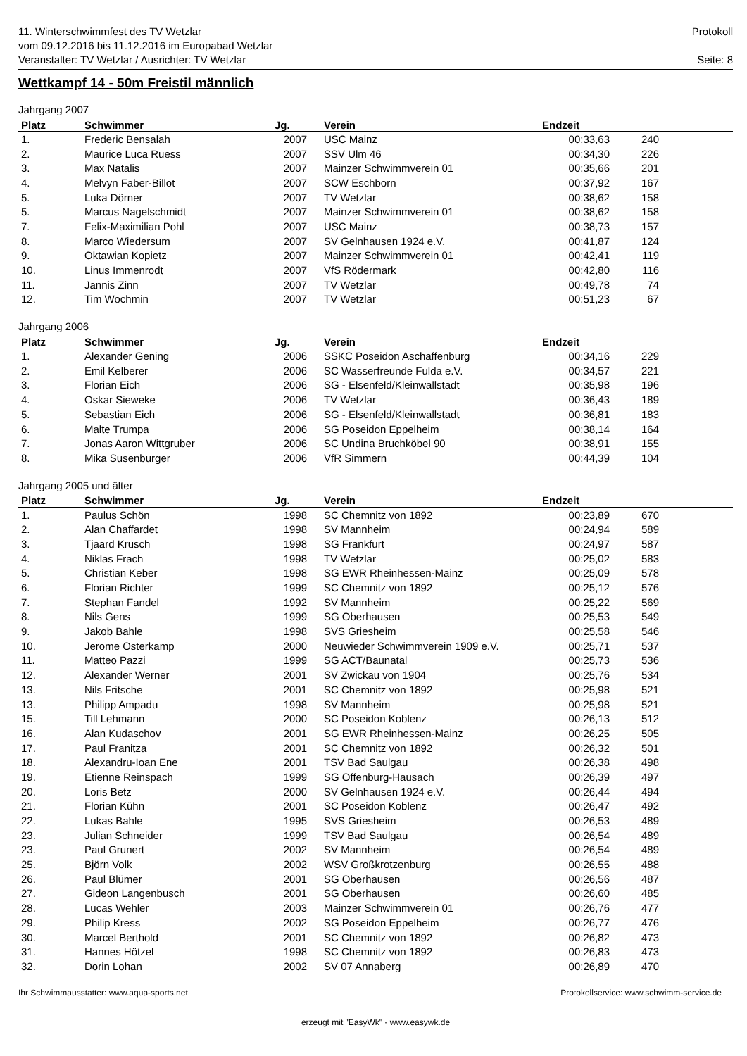11. Winterschwimmfest des TV Wetzlar
vom 09.12.2016 bis 11.12.2016 im Europabad Wetzlar
Veranstalter: TV Wetzlar / Ausrichter: TV Wetzlar
Protokoll
Seite: 8
Wettkampf 14 - 50m Freistil männlich
Jahrgang 2007
| Platz | Schwimmer | Jg. | Verein | Endzeit | | |
| --- | --- | --- | --- | --- | --- | --- |
| 1. | Frederic Bensalah | 2007 | USC Mainz | 00:33,63 | 240 | |
| 2. | Maurice Luca Ruess | 2007 | SSV Ulm 46 | 00:34,30 | 226 | |
| 3. | Max Natalis | 2007 | Mainzer Schwimmverein 01 | 00:35,66 | 201 | |
| 4. | Melvyn Faber-Billot | 2007 | SCW Eschborn | 00:37,92 | 167 | |
| 5. | Luka Dörner | 2007 | TV Wetzlar | 00:38,62 | 158 | |
| 5. | Marcus Nagelschmidt | 2007 | Mainzer Schwimmverein 01 | 00:38,62 | 158 | |
| 7. | Felix-Maximilian Pohl | 2007 | USC Mainz | 00:38,73 | 157 | |
| 8. | Marco Wiedersum | 2007 | SV Gelnhausen 1924 e.V. | 00:41,87 | 124 | |
| 9. | Oktawian Kopietz | 2007 | Mainzer Schwimmverein 01 | 00:42,41 | 119 | |
| 10. | Linus Immenrodt | 2007 | VfS Rödermark | 00:42,80 | 116 | |
| 11. | Jannis Zinn | 2007 | TV Wetzlar | 00:49,78 | 74 | |
| 12. | Tim Wochmin | 2007 | TV Wetzlar | 00:51,23 | 67 | |
Jahrgang 2006
| Platz | Schwimmer | Jg. | Verein | Endzeit | | |
| --- | --- | --- | --- | --- | --- | --- |
| 1. | Alexander Gening | 2006 | SSKC Poseidon Aschaffenburg | 00:34,16 | 229 | |
| 2. | Emil Kelberer | 2006 | SC Wasserfreunde Fulda e.V. | 00:34,57 | 221 | |
| 3. | Florian Eich | 2006 | SG - Elsenfeld/Kleinwallstadt | 00:35,98 | 196 | |
| 4. | Oskar Sieweke | 2006 | TV Wetzlar | 00:36,43 | 189 | |
| 5. | Sebastian Eich | 2006 | SG - Elsenfeld/Kleinwallstadt | 00:36,81 | 183 | |
| 6. | Malte Trumpa | 2006 | SG Poseidon Eppelheim | 00:38,14 | 164 | |
| 7. | Jonas Aaron Wittgruber | 2006 | SC Undina Bruchköbel 90 | 00:38,91 | 155 | |
| 8. | Mika Susenburger | 2006 | VfR Simmern | 00:44,39 | 104 | |
Jahrgang 2005 und älter
| Platz | Schwimmer | Jg. | Verein | Endzeit | | |
| --- | --- | --- | --- | --- | --- | --- |
| 1. | Paulus Schön | 1998 | SC Chemnitz von 1892 | 00:23,89 | 670 | |
| 2. | Alan Chaffardet | 1998 | SV Mannheim | 00:24,94 | 589 | |
| 3. | Tjaard Krusch | 1998 | SG Frankfurt | 00:24,97 | 587 | |
| 4. | Niklas Frach | 1998 | TV Wetzlar | 00:25,02 | 583 | |
| 5. | Christian Keber | 1998 | SG EWR Rheinhessen-Mainz | 00:25,09 | 578 | |
| 6. | Florian Richter | 1999 | SC Chemnitz von 1892 | 00:25,12 | 576 | |
| 7. | Stephan Fandel | 1992 | SV Mannheim | 00:25,22 | 569 | |
| 8. | Nils Gens | 1999 | SG Oberhausen | 00:25,53 | 549 | |
| 9. | Jakob Bahle | 1998 | SVS Griesheim | 00:25,58 | 546 | |
| 10. | Jerome Osterkamp | 2000 | Neuwieder Schwimmverein 1909 e.V. | 00:25,71 | 537 | |
| 11. | Matteo Pazzi | 1999 | SG ACT/Baunatal | 00:25,73 | 536 | |
| 12. | Alexander Werner | 2001 | SV Zwickau von 1904 | 00:25,76 | 534 | |
| 13. | Nils Fritsche | 2001 | SC Chemnitz von 1892 | 00:25,98 | 521 | |
| 13. | Philipp Ampadu | 1998 | SV Mannheim | 00:25,98 | 521 | |
| 15. | Till Lehmann | 2000 | SC Poseidon Koblenz | 00:26,13 | 512 | |
| 16. | Alan Kudaschov | 2001 | SG EWR Rheinhessen-Mainz | 00:26,25 | 505 | |
| 17. | Paul Franitza | 2001 | SC Chemnitz von 1892 | 00:26,32 | 501 | |
| 18. | Alexandru-Ioan Ene | 2001 | TSV Bad Saulgau | 00:26,38 | 498 | |
| 19. | Etienne Reinspach | 1999 | SG Offenburg-Hausach | 00:26,39 | 497 | |
| 20. | Loris Betz | 2000 | SV Gelnhausen 1924 e.V. | 00:26,44 | 494 | |
| 21. | Florian Kühn | 2001 | SC Poseidon Koblenz | 00:26,47 | 492 | |
| 22. | Lukas Bahle | 1995 | SVS Griesheim | 00:26,53 | 489 | |
| 23. | Julian Schneider | 1999 | TSV Bad Saulgau | 00:26,54 | 489 | |
| 23. | Paul Grunert | 2002 | SV Mannheim | 00:26,54 | 489 | |
| 25. | Björn Volk | 2002 | WSV Großkrotzenburg | 00:26,55 | 488 | |
| 26. | Paul Blümer | 2001 | SG Oberhausen | 00:26,56 | 487 | |
| 27. | Gideon Langenbusch | 2001 | SG Oberhausen | 00:26,60 | 485 | |
| 28. | Lucas Wehler | 2003 | Mainzer Schwimmverein 01 | 00:26,76 | 477 | |
| 29. | Philip Kress | 2002 | SG Poseidon Eppelheim | 00:26,77 | 476 | |
| 30. | Marcel Berthold | 2001 | SC Chemnitz von 1892 | 00:26,82 | 473 | |
| 31. | Hannes Hötzel | 1998 | SC Chemnitz von 1892 | 00:26,83 | 473 | |
| 32. | Dorin Lohan | 2002 | SV 07 Annaberg | 00:26,89 | 470 | |
Ihr Schwimmausstatter: www.aqua-sports.net Protokollservice: www.schwimm-service.de
erzeugt mit "EasyWk" - www.easywk.de